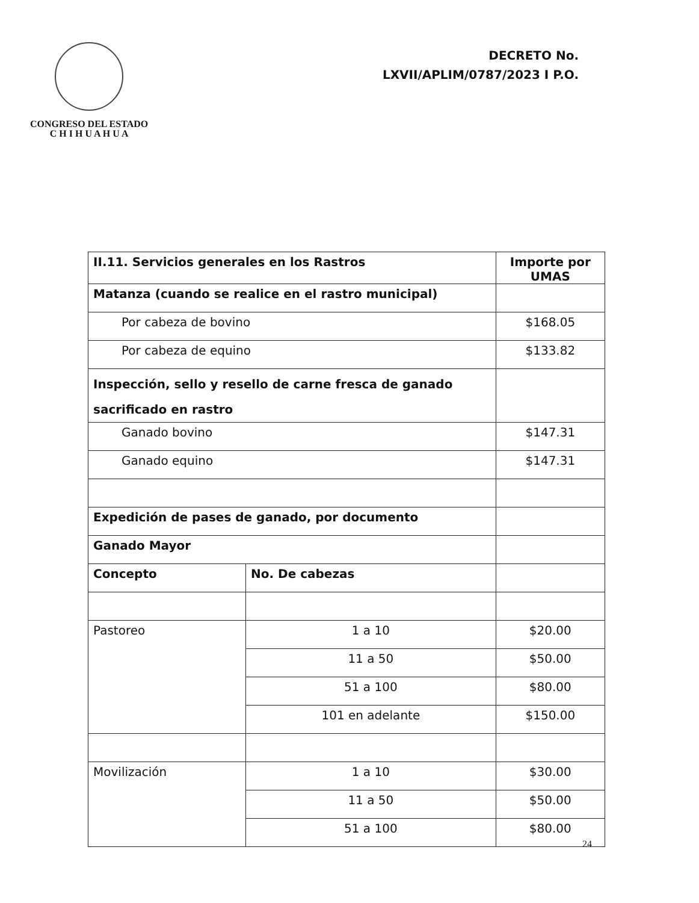CONGRESO DEL ESTADO
C H I H U A H U A
DECRETO No.
LXVII/APLIM/0787/2023 I P.O.
| II.11. Servicios generales en los Rastros | | Importe por UMAS |
| --- | --- | --- |
| Matanza (cuando se realice en el rastro municipal) | | |
| Por cabeza de bovino | | $168.05 |
| Por cabeza de equino | | $133.82 |
| Inspección, sello y resello de carne fresca de ganado sacrificado en rastro | | |
| Ganado bovino | | $147.31 |
| Ganado equino | | $147.31 |
| Expedición de pases de ganado, por documento | | |
| Ganado Mayor | | |
| Concepto | No. De cabezas | |
| Pastoreo | 1 a 10 | $20.00 |
| | 11 a 50 | $50.00 |
| | 51 a 100 | $80.00 |
| | 101 en adelante | $150.00 |
| Movilización | 1 a 10 | $30.00 |
| | 11 a 50 | $50.00 |
| | 51 a 100 | $80.00 |
24